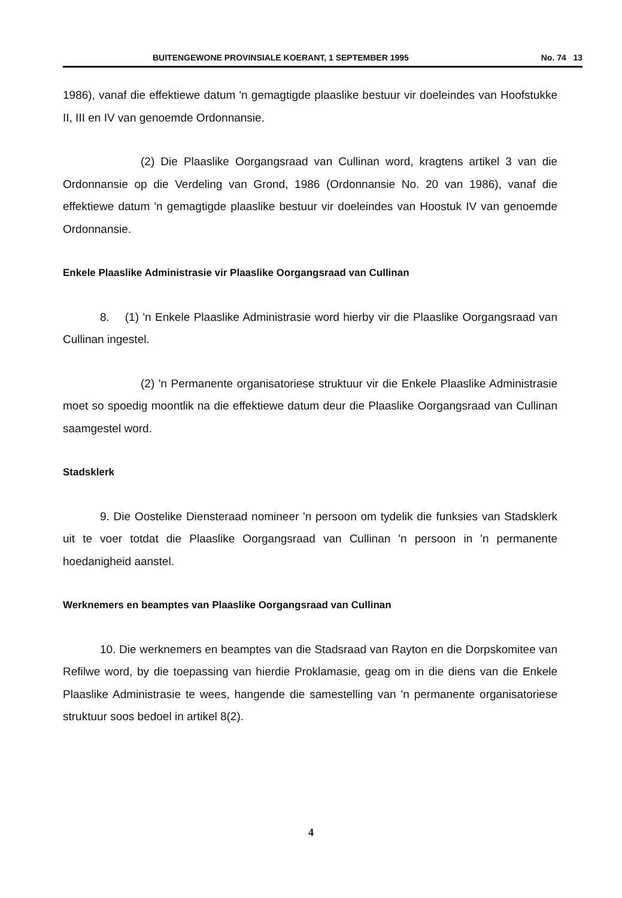BUITENGEWONE PROVINSIALE KOERANT, 1 SEPTEMBER 1995 No. 74 13
1986), vanaf die effektiewe datum 'n gemagtigde plaaslike bestuur vir doeleindes van Hoofstukke II, III en IV van genoemde Ordonnansie.
(2) Die Plaaslike Oorgangsraad van Cullinan word, kragtens artikel 3 van die Ordonnansie op die Verdeling van Grond, 1986 (Ordonnansie No. 20 van 1986), vanaf die effektiewe datum 'n gemagtigde plaaslike bestuur vir doeleindes van Hoostuk IV van genoemde Ordonnansie.
Enkele Plaaslike Administrasie vir Plaaslike Oorgangsraad van Cullinan
8. (1) 'n Enkele Plaaslike Administrasie word hierby vir die Plaaslike Oorgangsraad van Cullinan ingestel.
(2) 'n Permanente organisatoriese struktuur vir die Enkele Plaaslike Administrasie moet so spoedig moontlik na die effektiewe datum deur die Plaaslike Oorgangsraad van Cullinan saamgestel word.
Stadsklerk
9. Die Oostelike Diensteraad nomineer 'n persoon om tydelik die funksies van Stadsklerk uit te voer totdat die Plaaslike Oorgangsraad van Cullinan 'n persoon in 'n permanente hoedanigheid aanstel.
Werknemers en beamptes van Plaaslike Oorgangsraad van Cullinan
10. Die werknemers en beamptes van die Stadsraad van Rayton en die Dorpskomitee van Refilwe word, by die toepassing van hierdie Proklamasie, geag om in die diens van die Enkele Plaaslike Administrasie te wees, hangende die samestelling van 'n permanente organisatoriese struktuur soos bedoel in artikel 8(2).
4